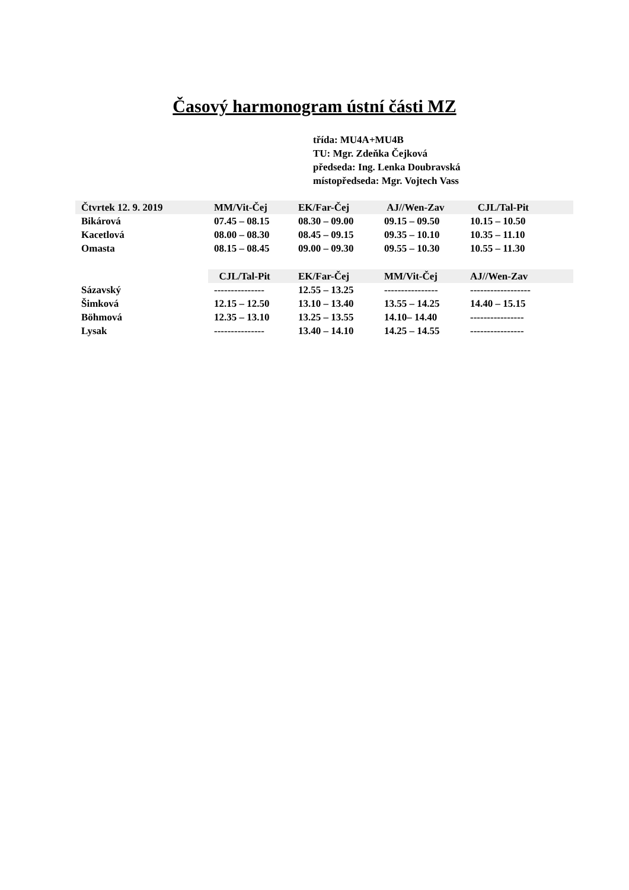Časový harmonogram ústní části MZ
třída: MU4A+MU4B
TU: Mgr. Zdeňka Čejková
předseda: Ing. Lenka Doubravská
místopředseda: Mgr. Vojtech Vass
| Čtvrtek 12. 9. 2019 | MM/Vit-Čej | EK/Far-Čej | AJ//Wen-Zav | CJL/Tal-Pit |
| --- | --- | --- | --- | --- |
| Bikárová | 07.45 – 08.15 | 08.30 – 09.00 | 09.15 – 09.50 | 10.15 – 10.50 |
| Kacetlová | 08.00 – 08.30 | 08.45 – 09.15 | 09.35 – 10.10 | 10.35 – 11.10 |
| Omasta | 08.15 – 08.45 | 09.00 – 09.30 | 09.55 – 10.30 | 10.55 – 11.30 |
| | CJL/Tal-Pit | EK/Far-Čej | MM/Vit-Čej | AJ//Wen-Zav |
| --- | --- | --- | --- | --- |
| Sázavský | --------------- | 12.55 – 13.25 | ---------------- | ------------------ |
| Šimková | 12.15 – 12.50 | 13.10 – 13.40 | 13.55 – 14.25 | 14.40 – 15.15 |
| Böhmová | 12.35 – 13.10 | 13.25 – 13.55 | 14.10– 14.40 | ---------------- |
| Lysak | --------------- | 13.40 – 14.10 | 14.25 – 14.55 | ---------------- |